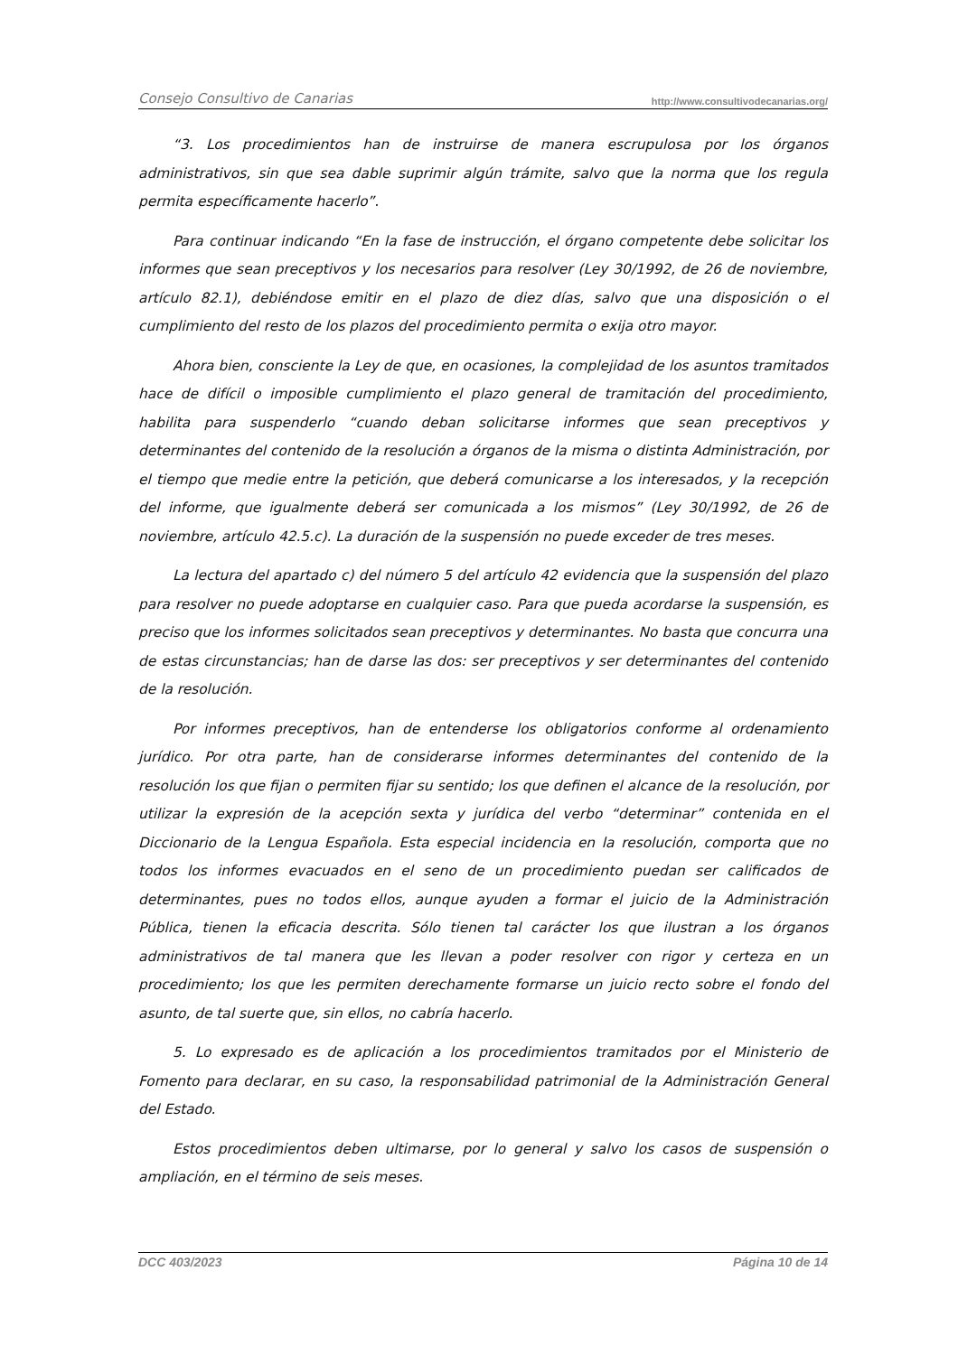Consejo Consultivo de Canarias http://www.consultivodecanarias.org/
“3. Los procedimientos han de instruirse de manera escrupulosa por los órganos administrativos, sin que sea dable suprimir algún trámite, salvo que la norma que los regula permita específicamente hacerlo”.
Para continuar indicando “En la fase de instrucción, el órgano competente debe solicitar los informes que sean preceptivos y los necesarios para resolver (Ley 30/1992, de 26 de noviembre, artículo 82.1), debiéndose emitir en el plazo de diez días, salvo que una disposición o el cumplimiento del resto de los plazos del procedimiento permita o exija otro mayor.
Ahora bien, consciente la Ley de que, en ocasiones, la complejidad de los asuntos tramitados hace de difícil o imposible cumplimiento el plazo general de tramitación del procedimiento, habilita para suspenderlo “cuando deban solicitarse informes que sean preceptivos y determinantes del contenido de la resolución a órganos de la misma o distinta Administración, por el tiempo que medie entre la petición, que deberá comunicarse a los interesados, y la recepción del informe, que igualmente deberá ser comunicada a los mismos” (Ley 30/1992, de 26 de noviembre, artículo 42.5.c). La duración de la suspensión no puede exceder de tres meses.
La lectura del apartado c) del número 5 del artículo 42 evidencia que la suspensión del plazo para resolver no puede adoptarse en cualquier caso. Para que pueda acordarse la suspensión, es preciso que los informes solicitados sean preceptivos y determinantes. No basta que concurra una de estas circunstancias; han de darse las dos: ser preceptivos y ser determinantes del contenido de la resolución.
Por informes preceptivos, han de entenderse los obligatorios conforme al ordenamiento jurídico. Por otra parte, han de considerarse informes determinantes del contenido de la resolución los que fijan o permiten fijar su sentido; los que definen el alcance de la resolución, por utilizar la expresión de la acepción sexta y jurídica del verbo “determinar” contenida en el Diccionario de la Lengua Española. Esta especial incidencia en la resolución, comporta que no todos los informes evacuados en el seno de un procedimiento puedan ser calificados de determinantes, pues no todos ellos, aunque ayuden a formar el juicio de la Administración Pública, tienen la eficacia descrita. Sólo tienen tal carácter los que ilustran a los órganos administrativos de tal manera que les llevan a poder resolver con rigor y certeza en un procedimiento; los que les permiten derechamente formarse un juicio recto sobre el fondo del asunto, de tal suerte que, sin ellos, no cabría hacerlo.
5. Lo expresado es de aplicación a los procedimientos tramitados por el Ministerio de Fomento para declarar, en su caso, la responsabilidad patrimonial de la Administración General del Estado.
Estos procedimientos deben ultimarse, por lo general y salvo los casos de suspensión o ampliación, en el término de seis meses.
DCC 403/2023 Página 10 de 14